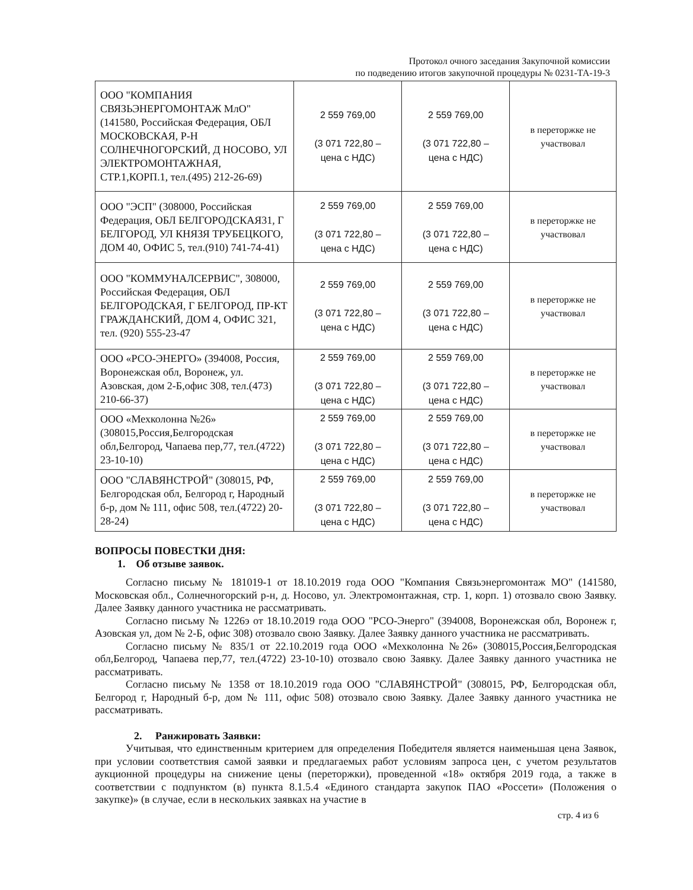Протокол очного заседания Закупочной комиссии
по подведению итогов закупочной процедуры № 0231-ТА-19-3
| ООО "КОМПАНИЯ СВЯЗЬЭНЕРГОМОНТАЖ МлО" (141580, Российская Федерация, ОБЛ МОСКОВСКАЯ, Р-Н СОЛНЕЧНОГОРСКИЙ, Д НОСОВО, УЛ ЭЛЕКТРОМОНТАЖНАЯ, СТР.1,КОРП.1, тел.(495) 212-26-69) | 2 559 769,00 (3 071 722,80 – цена с НДС) | 2 559 769,00 (3 071 722,80 – цена с НДС) | в переторжке не участвовал |
| ООО "ЭСП" (308000, Российская Федерация, ОБЛ БЕЛГОРОДСКАЯ31, Г БЕЛГОРОД, УЛ КНЯЗЯ ТРУБЕЦКОГО, ДОМ 40, ОФИС 5, тел.(910) 741-74-41) | 2 559 769,00 (3 071 722,80 – цена с НДС) | 2 559 769,00 (3 071 722,80 – цена с НДС) | в переторжке не участвовал |
| ООО "КОММУНАЛСЕРВИС", 308000, Российская Федерация, ОБЛ БЕЛГОРОДСКАЯ, Г БЕЛГОРОД, ПР-КТ ГРАЖДАНСКИЙ, ДОМ 4, ОФИС 321, тел. (920) 555-23-47 | 2 559 769,00 (3 071 722,80 – цена с НДС) | 2 559 769,00 (3 071 722,80 – цена с НДС) | в переторжке не участвовал |
| ООО «РСО-ЭНЕРГО» (394008, Россия, Воронежская обл, Воронеж, ул. Азовская, дом 2-Б,офис 308, тел.(473) 210-66-37) | 2 559 769,00 (3 071 722,80 – цена с НДС) | 2 559 769,00 (3 071 722,80 – цена с НДС) | в переторжке не участвовал |
| ООО «Мехколонна №26» (308015,Россия,Белгородская обл,Белгород, Чапаева пер,77, тел.(4722) 23-10-10) | 2 559 769,00 (3 071 722,80 – цена с НДС) | 2 559 769,00 (3 071 722,80 – цена с НДС) | в переторжке не участвовал |
| ООО "СЛАВЯНСТРОЙ" (308015, РФ, Белгородская обл, Белгород г, Народный б-р, дом № 111, офис 508, тел.(4722) 20-28-24) | 2 559 769,00 (3 071 722,80 – цена с НДС) | 2 559 769,00 (3 071 722,80 – цена с НДС) | в переторжке не участвовал |
ВОПРОСЫ ПОВЕСТКИ ДНЯ:
1. Об отзыве заявок.
Согласно письму № 181019-1 от 18.10.2019 года ООО "Компания Связьэнергомонтаж МО" (141580, Московская обл., Солнечногорский р-н, д. Носово, ул. Электромонтажная, стр. 1, корп. 1) отозвало свою Заявку. Далее Заявку данного участника не рассматривать.
Согласно письму № 1226э от 18.10.2019 года ООО "РСО-Энерго" (394008, Воронежская обл, Воронеж г, Азовская ул, дом № 2-Б, офис 308) отозвало свою Заявку. Далее Заявку данного участника не рассматривать.
Согласно письму № 835/1 от 22.10.2019 года ООО «Мехколонна №26» (308015,Россия,Белгородская обл,Белгород, Чапаева пер,77, тел.(4722) 23-10-10) отозвало свою Заявку. Далее Заявку данного участника не рассматривать.
Согласно письму № 1358 от 18.10.2019 года ООО "СЛАВЯНСТРОЙ" (308015, РФ, Белгородская обл, Белгород г, Народный б-р, дом № 111, офис 508) отозвало свою Заявку. Далее Заявку данного участника не рассматривать.
2. Ранжировать Заявки:
Учитывая, что единственным критерием для определения Победителя является наименьшая цена Заявок, при условии соответствия самой заявки и предлагаемых работ условиям запроса цен, с учетом результатов аукционной процедуры на снижение цены (переторжки), проведенной «18» октября 2019 года, а также в соответствии с подпунктом (в) пункта 8.1.5.4 «Единого стандарта закупок ПАО «Россети» (Положения о закупке)» (в случае, если в нескольких заявках на участие в
стр. 4 из 6